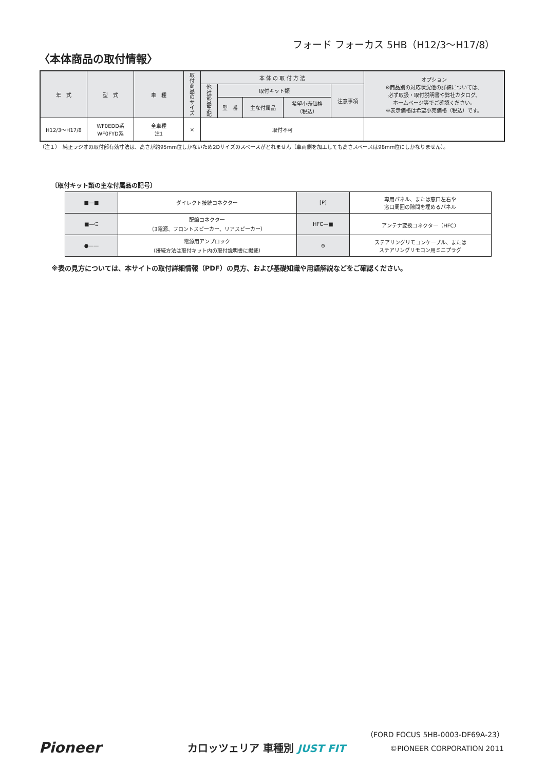フォード フォーカス 5HB（H12/3〜H17/8）
〈本体商品の取付情報〉
| 年 式 | 型 式 | 車 種 | 取 付 商 品 の サ イ ズ | 本 体 の 取 付 方 法 | | | | | オプション ※商品別の対応状況他の詳細については、 必ず取扱・取付説明書や弊社カタログ、 ホームページ等でご確認ください。 ※表示価格は希望小売価格（税込）です。 |
| --- | --- | --- | --- | --- | --- | --- | --- | --- | --- |
| | | | | 他 社 部 品 手 配 | 取付キット類 | | | 注意事項 | |
| | | | | | 型 番 | 主な付属品 | 希望小売価格 （税込） | | |
| H12/3〜H17/8 | WF0EDD系 WF0FYD系 | 全車種 注1 | × | 取付不可 | | | | | |
（注１）　純正ラジオの取付部有効寸法は、高さが約95mm位しかないため2Dサイズのスペースがとれません（車両側を加工しても高さスペースは98mm位にしかなりません）。
〔取付キット類の主な付属品の記号〕
| ■—■ | ダイレクト接続コネクター | [P] | 専用パネル、または窓口左右や 窓口周囲の隙間を埋めるパネル |
| ■—∈ | 配線コネクター （3電源、フロントスピーカー、リアスピーカー） | HFC—■ | アンテナ変換コネクター（HFC） |
| ●—— | 電源用アンプロック （接続方法は取付キット内の取付説明書に掲載） | ⊜ | ステアリングリモコンケーブル、または ステアリングリモコン用ミニプラグ |
※表の見方については、本サイトの取付詳細情報（PDF）の見方、および基礎知識や用語解説などをご確認ください。
Pioneer カロッツェリア 車種別 JUST FIT
（FORD FOCUS 5HB-0003-DF69A-23）
©PIONEER CORPORATION 2011